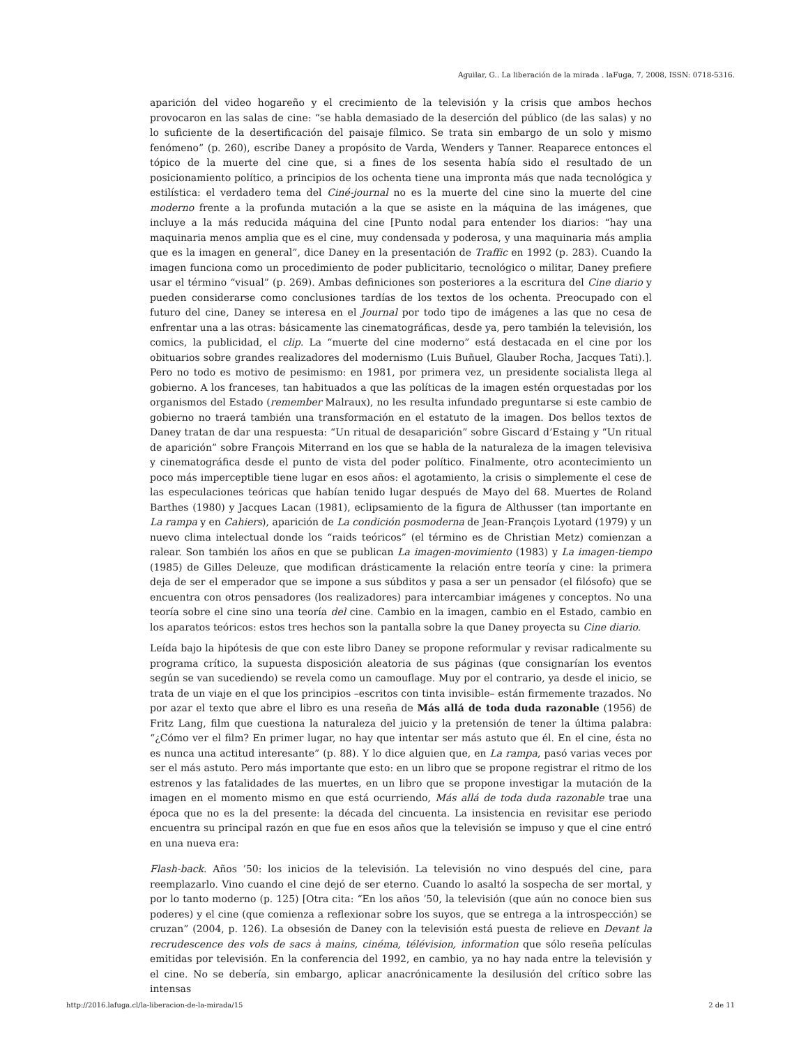Aguilar, G.. La liberación de la mirada . laFuga, 7, 2008, ISSN: 0718-5316.
aparición del video hogareño y el crecimiento de la televisión y la crisis que ambos hechos provocaron en las salas de cine: “se habla demasiado de la deserción del público (de las salas) y no lo suficiente de la desertificación del paisaje fílmico. Se trata sin embargo de un solo y mismo fenómeno” (p. 260), escribe Daney a propósito de Varda, Wenders y Tanner. Reaparece entonces el tópico de la muerte del cine que, si a fines de los sesenta había sido el resultado de un posicionamiento político, a principios de los ochenta tiene una impronta más que nada tecnológica y estilística: el verdadero tema del Ciné-journal no es la muerte del cine sino la muerte del cine moderno frente a la profunda mutación a la que se asiste en la máquina de las imágenes, que incluye a la más reducida máquina del cine [Punto nodal para entender los diarios: “hay una maquinaria menos amplia que es el cine, muy condensada y poderosa, y una maquinaria más amplia que es la imagen en general”, dice Daney en la presentación de Traffic en 1992 (p. 283). Cuando la imagen funciona como un procedimiento de poder publicitario, tecnológico o militar, Daney prefiere usar el término “visual” (p. 269). Ambas definiciones son posteriores a la escritura del Cine diario y pueden considerarse como conclusiones tardías de los textos de los ochenta. Preocupado con el futuro del cine, Daney se interesa en el Journal por todo tipo de imágenes a las que no cesa de enfrentar una a las otras: básicamente las cinematográficas, desde ya, pero también la televisión, los comics, la publicidad, el clip. La “muerte del cine moderno” está destacada en el cine por los obituarios sobre grandes realizadores del modernismo (Luis Buñuel, Glauber Rocha, Jacques Tati).]. Pero no todo es motivo de pesimismo: en 1981, por primera vez, un presidente socialista llega al gobierno. A los franceses, tan habituados a que las políticas de la imagen estén orquestadas por los organismos del Estado (remember Malraux), no les resulta infundado preguntarse si este cambio de gobierno no traerá también una transformación en el estatuto de la imagen. Dos bellos textos de Daney tratan de dar una respuesta: “Un ritual de desaparición” sobre Giscard d’Estaing y “Un ritual de aparición” sobre François Miterrand en los que se habla de la naturaleza de la imagen televisiva y cinematográfica desde el punto de vista del poder político. Finalmente, otro acontecimiento un poco más imperceptible tiene lugar en esos años: el agotamiento, la crisis o simplemente el cese de las especulaciones teóricas que habían tenido lugar después de Mayo del 68. Muertes de Roland Barthes (1980) y Jacques Lacan (1981), eclipsamiento de la figura de Althusser (tan importante en La rampa y en Cahiers), aparición de La condición posmoderna de Jean-François Lyotard (1979) y un nuevo clima intelectual donde los “raids teóricos” (el término es de Christian Metz) comienzan a ralear. Son también los años en que se publican La imagen-movimiento (1983) y La imagen-tiempo (1985) de Gilles Deleuze, que modifican drásticamente la relación entre teoría y cine: la primera deja de ser el emperador que se impone a sus súbditos y pasa a ser un pensador (el filósofo) que se encuentra con otros pensadores (los realizadores) para intercambiar imágenes y conceptos. No una teoría sobre el cine sino una teoría del cine. Cambio en la imagen, cambio en el Estado, cambio en los aparatos teóricos: estos tres hechos son la pantalla sobre la que Daney proyecta su Cine diario.
Leída bajo la hipótesis de que con este libro Daney se propone reformular y revisar radicalmente su programa crítico, la supuesta disposición aleatoria de sus páginas (que consignarían los eventos según se van sucediendo) se revela como un camouflage. Muy por el contrario, ya desde el inicio, se trata de un viaje en el que los principios –escritos con tinta invisible– están firmemente trazados. No por azar el texto que abre el libro es una reseña de Más allá de toda duda razonable (1956) de Fritz Lang, film que cuestiona la naturaleza del juicio y la pretensión de tener la última palabra: “¿Cómo ver el film? En primer lugar, no hay que intentar ser más astuto que él. En el cine, ésta no es nunca una actitud interesante” (p. 88). Y lo dice alguien que, en La rampa, pasó varias veces por ser el más astuto. Pero más importante que esto: en un libro que se propone registrar el ritmo de los estrenos y las fatalidades de las muertes, en un libro que se propone investigar la mutación de la imagen en el momento mismo en que está ocurriendo, Más allá de toda duda razonable trae una época que no es la del presente: la década del cincuenta. La insistencia en revisitar ese periodo encuentra su principal razón en que fue en esos años que la televisión se impuso y que el cine entró en una nueva era:
Flash-back. Años ’50: los inicios de la televisión. La televisión no vino después del cine, para reemplazarlo. Vino cuando el cine dejó de ser eterno. Cuando lo asaltó la sospecha de ser mortal, y por lo tanto moderno (p. 125) [Otra cita: “En los años ’50, la televisión (que aún no conoce bien sus poderes) y el cine (que comienza a reflexionar sobre los suyos, que se entrega a la introspección) se cruzan” (2004, p. 126). La obsesión de Daney con la televisión está puesta de relieve en Devant la recrudescence des vols de sacs à mains, cinéma, télévision, information que sólo reseña películas emitidas por televisión. En la conferencia del 1992, en cambio, ya no hay nada entre la televisión y el cine. No se debería, sin embargo, aplicar anacrónicamente la desilusión del crítico sobre las intensas
http://2016.lafuga.cl/la-liberacion-de-la-mirada/15 2 de 11